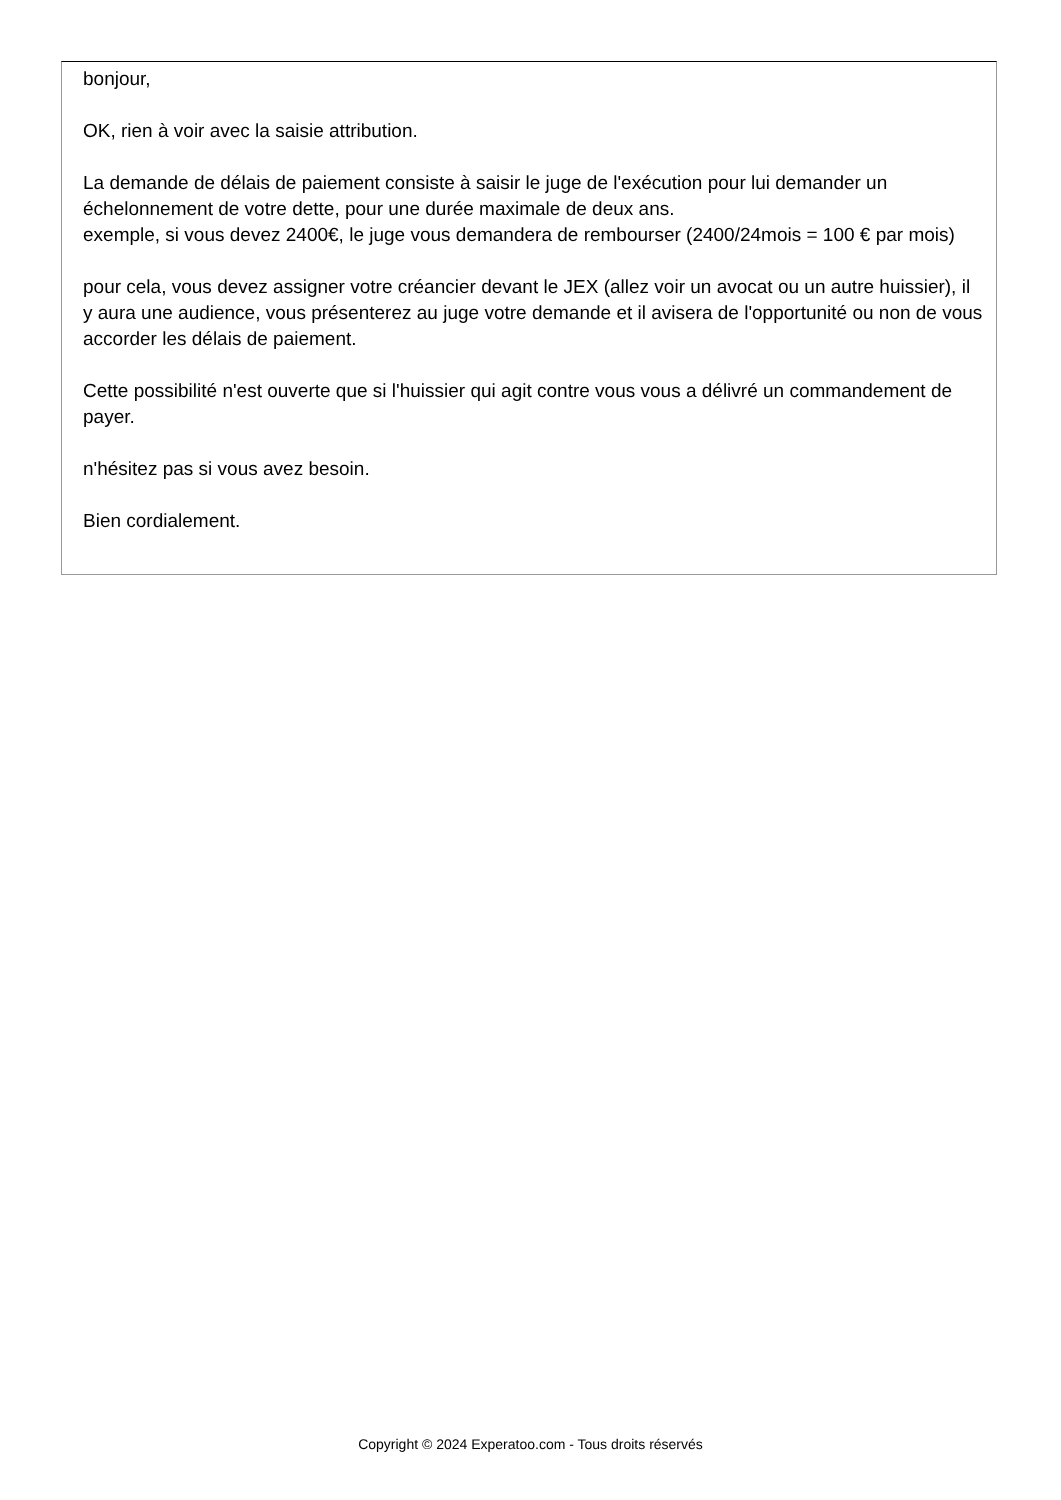bonjour,
OK, rien à voir avec la saisie attribution.
La demande de délais de paiement consiste à saisir le juge de l'exécution pour lui demander un échelonnement de votre dette, pour une durée maximale de deux ans.
exemple, si vous devez 2400€, le juge vous demandera de rembourser (2400/24mois = 100 € par mois)
pour cela, vous devez assigner votre créancier devant le JEX (allez voir un avocat ou un autre huissier), il y aura une audience, vous présenterez au juge votre demande et il avisera de l'opportunité ou non de vous accorder les délais de paiement.
Cette possibilité n'est ouverte que si l'huissier qui agit contre vous vous a délivré un commandement de payer.
n'hésitez pas si vous avez besoin.
Bien cordialement.
Copyright © 2024 Experatoo.com - Tous droits réservés